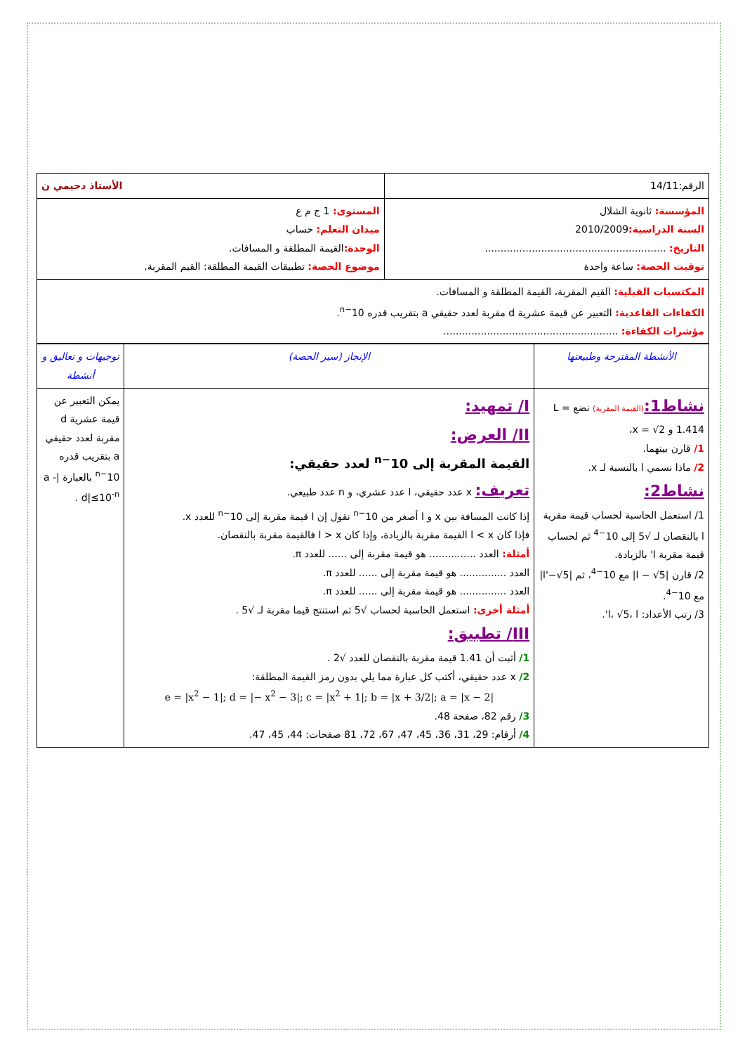| الرقم:14/11 | الأستاذ دحيمي ن |
| المؤسسة: ثانوية الشلال السنة الدراسية: 2010/2009 التاريخ: .......................................................... توقيت الحصة: ساعة واحدة | المستوى: 1 ج م ع ميدان التعلم: حساب الوحدة: القيمة المطلقة و المسافات. موضوع الحصة: تطبيقات القيمة المطلقة: القيم المقربة. |
| المكتسبات القبلية: القيم المقربة، القيمة المطلقة و المسافات. الكفاءات القاعدية: التعبير عن قيمة عشرية d مقربة لعدد حقيقي a بتقريب قدره 10<sup>−n</sup>. مؤشرات الكفاءة: ........................................................ | |
| الأنشطة المقترحة وطبيعتها | الإنجاز (سير الحصة) | توجيهات و تعاليق و أنشطة |
| --- | --- | --- |
| نشاط1: (القيمة المقربة) نضع L = 1.414 و x = √2، 1/ قارن بينهما. 2/ ماذا نسمي l بالنسبة لـ x. نشاط2: 1/ استعمل الحاسبة لحساب قيمة مقربة l بالنقصان لـ √5 إلى 10<sup>−4</sup> ثم لحساب قيمة مقربة l' بالزيادة. 2/ قارن /l − √5/ مع 10<sup>−4</sup>، ثم /l'−√5/ مع 10<sup>−4</sup>. 3/ رتب الأعداد: l، √5، l'. | I/ تمهيد: II/ العرض: القيمة المقربة إلى 10<sup>−n</sup> لعدد حقيقي: تعريف: x عدد حقيقي، l عدد عشري، و n عدد طبيعي. إذا كانت المسافة بين x و l أصغر من 10<sup>−n</sup> نقول إن l قيمة مقربة إلى 10<sup>−n</sup> للعدد x. فإذا كان l < x القيمة مقربة بالزيادة، وإذا كان l > x فالقيمة مقربة بالنقصان. أمثلة: العدد ............... هو قيمة مقربة إلى ...... للعدد π. العدد ............... هو قيمة مقربة إلى ...... للعدد π. العدد ............... هو قيمة مقربة إلى ...... للعدد π. أمثلة أخرى: استعمل الحاسبة لحساب √5 ثم استنتج قيما مقربة لـ √5 . III/ تطبيق: 1/ أثبت أن 1.41 قيمة مقربة بالنقصان للعدد √2 . 2/ x عدد حقيقي، أكتب كل عبارة مما يلي بدون رمز القيمة المطلقة: e = /x<sup>2</sup> − 1/; d = /− x<sup>2</sup> − 3/; c = /x<sup>2</sup> + 1/; b = /x + 3/2/; a = /x − 2/ 3/ رقم 82، صفحة 48. 4/ أرقام: 29، 31، 36، 45، 47، 67، 72، 81 صفحات: 44، 45، 47. | يمكن التعبير عن قيمة عشرية d مقربة لعدد حقيقي a بتقريب قدره 10<sup>−n</sup> بالعبارة /a - d/≤10<sup>-n</sup> . |